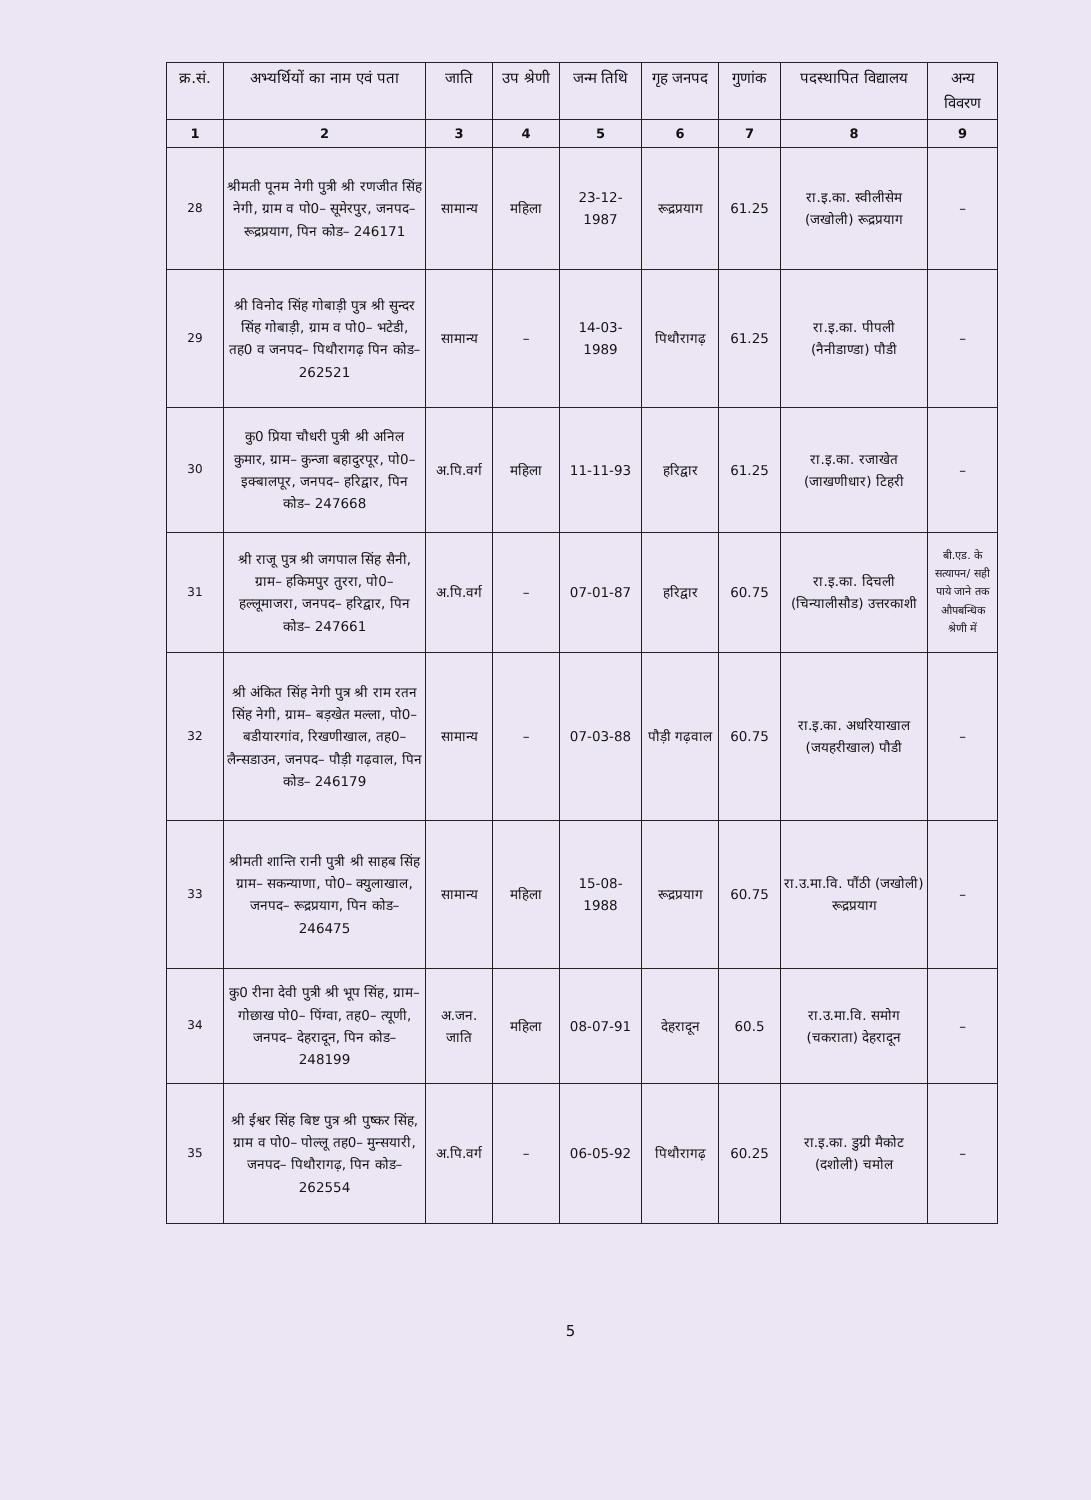| क्र.सं. | अभ्यर्थियों का नाम एवं पता | जाति | उप श्रेणी | जन्म तिथि | गृह जनपद | गुणांक | पदस्थापित विद्यालय | अन्य विवरण |
| --- | --- | --- | --- | --- | --- | --- | --- | --- |
| 1 | 2 | 3 | 4 | 5 | 6 | 7 | 8 | 9 |
| 28 | श्रीमती पूनम नेगी पुत्री श्री रणजीत सिंह नेगी, ग्राम व पो0– सूमेरपुर, जनपद– रूद्रप्रयाग, पिन कोड– 246171 | सामान्य | महिला | 23-12-1987 | रूद्रप्रयाग | 61.25 | रा.इ.का. स्वीलीसेम (जखोली) रूद्रप्रयाग | – |
| 29 | श्री विनोद सिंह गोबाड़ी पुत्र श्री सुन्दर सिंह गोबाड़ी, ग्राम व पो0– भटेडी, तह0 व जनपद– पिथौरागढ़ पिन कोड– 262521 | सामान्य | – | 14-03-1989 | पिथौरागढ़ | 61.25 | रा.इ.का. पीपली (नैनीडाण्डा) पौडी | – |
| 30 | कु0 प्रिया चौधरी पुत्री श्री अनिल कुमार, ग्राम– कुन्जा बहादुरपूर, पो0– इक्बालपूर, जनपद– हरिद्वार, पिन कोड– 247668 | अ.पि.वर्ग | महिला | 11-11-93 | हरिद्वार | 61.25 | रा.इ.का. रजाखेत (जाखणीधार) टिहरी | – |
| 31 | श्री राजू पुत्र श्री जगपाल सिंह सैनी, ग्राम– हकिमपुर तुररा, पो0– हल्लूमाजरा, जनपद– हरिद्वार, पिन कोड– 247661 | अ.पि.वर्ग | – | 07-01-87 | हरिद्वार | 60.75 | रा.इ.का. दिचली (चिन्यालीसौड) उत्तरकाशी | बी.एड. के सत्यापन/ सही पाये जाने तक औपबन्धिक श्रेणी में |
| 32 | श्री अंकित सिंह नेगी पुत्र श्री राम रतन सिंह नेगी, ग्राम– बड़खेत मल्ला, पो0– बडीयारगांव, रिखणीखाल, तह0– लैन्सडाउन, जनपद– पौड़ी गढ़वाल, पिन कोड– 246179 | सामान्य | – | 07-03-88 | पौड़ी गढ़वाल | 60.75 | रा.इ.का. अधरियाखाल (जयहरीखाल) पौडी | – |
| 33 | श्रीमती शान्ति रानी पुत्री श्री साहब सिंह ग्राम– सकन्याणा, पो0– क्युलाखाल, जनपद– रूद्रप्रयाग, पिन कोड– 246475 | सामान्य | महिला | 15-08-1988 | रूद्रप्रयाग | 60.75 | रा.उ.मा.वि. पौंठी (जखोली) रूद्रप्रयाग | – |
| 34 | कु0 रीना देवी पुत्री श्री भूप सिंह, ग्राम– गोछाख पो0– पिंग्वा, तह0– त्यूणी, जनपद– देहरादून, पिन कोड– 248199 | अ.जन. जाति | महिला | 08-07-91 | देहरादून | 60.5 | रा.उ.मा.वि. समोग (चकराता) देहरादून | – |
| 35 | श्री ईश्वर सिंह बिष्ट पुत्र श्री पुष्कर सिंह, ग्राम व पो0– पोल्लू तह0– मुन्सयारी, जनपद– पिथौरागढ़, पिन कोड– 262554 | अ.पि.वर्ग | – | 06-05-92 | पिथौरागढ़ | 60.25 | रा.इ.का. डुग्री मैकोट (दशोली) चमोल | – |
5